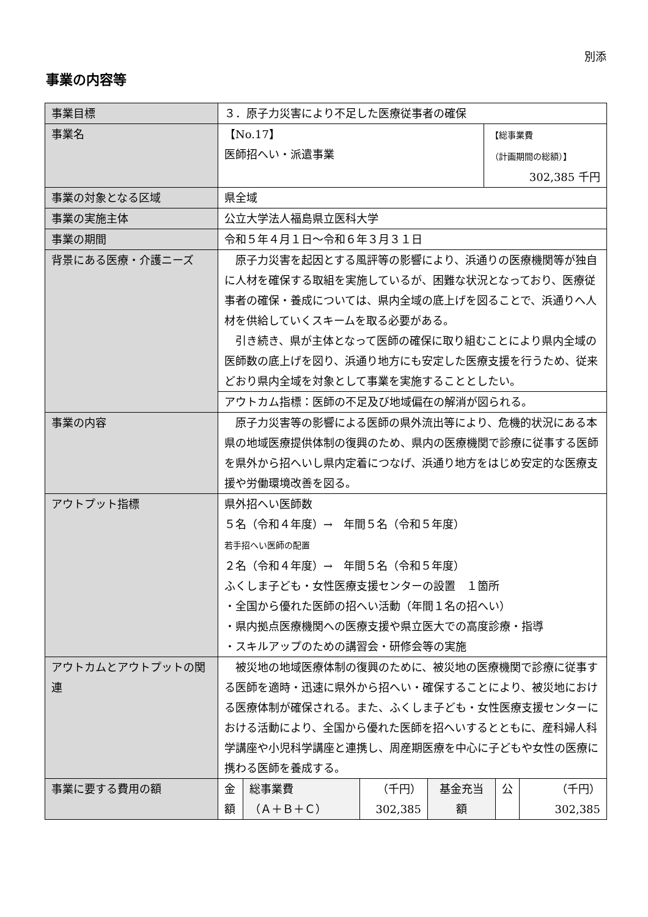別添
事業の内容等
| 事業目標 | ３．原子力災害により不足した医療従事者の確保 | |
| 事業名 | 【No.17】 医師招へい・派遣事業 | 【総事業費 （計画期間の総額）】 302,385 千円 |
| 事業の対象となる区域 | 県全域 | |
| 事業の実施主体 | 公立大学法人福島県立医科大学 | |
| 事業の期間 | 令和５年４月１日～令和６年３月３１日 | |
| 背景にある医療・介護ニーズ | 原子力災害を起因とする風評等の影響により、浜通りの医療機関等が独自に人材を確保する取組を実施しているが、困難な状況となっており、医療従事者の確保・養成については、県内全域の底上げを図ることで、浜通りへ人材を供給していくスキームを取る必要がある。 引き続き、県が主体となって医師の確保に取り組むことにより県内全域の医師数の底上げを図り、浜通り地方にも安定した医療支援を行うため、従来どおり県内全域を対象として事業を実施することとしたい。 | |
| | アウトカム指標：医師の不足及び地域偏在の解消が図られる。 | |
| 事業の内容 | 原子力災害等の影響による医師の県外流出等により、危機的状況にある本県の地域医療提供体制の復興のため、県内の医療機関で診療に従事する医師を県外から招へいし県内定着につなげ、浜通り地方をはじめ安定的な医療支援や労働環境改善を図る。 | |
| アウトプット指標 | 県外招へい医師数 ５名（令和４年度）→ 年間５名（令和５年度） 若手招へい医師の配置 ２名（令和４年度）→ 年間５名（令和５年度） ふくしま子ども・女性医療支援センターの設置 １箇所 ・全国から優れた医師の招へい活動（年間１名の招へい） ・県内拠点医療機関への医療支援や県立医大での高度診療・指導 ・スキルアップのための講習会・研修会等の実施 | |
| アウトカムとアウトプットの関連 | 被災地の地域医療体制の復興のために、被災地の医療機関で診療に従事する医師を適時・迅速に県外から招へい・確保することにより、被災地における医療体制が確保される。また、ふくしま子ども・女性医療支援センターにおける活動により、全国から優れた医師を招へいするとともに、産科婦人科学講座や小児科学講座と連携し、周産期医療を中心に子どもや女性の医療に携わる医師を養成する。 | |
| 事業に要する費用の額 | / 金 額 / 総事業費 （Ａ＋Ｂ＋Ｃ） / （千円） 302,385 / 基金充当 額 / 公 / （千円） 302,385 / | |